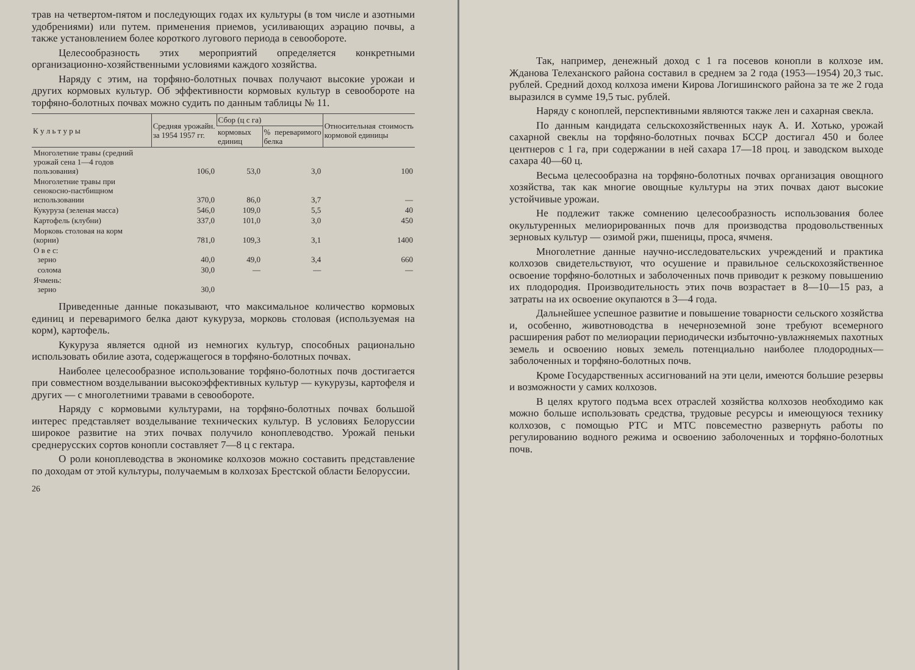трав на четвертом-пятом и последующих годах их культуры (в том числе и азотными удобрениями) или путем. применения приемов, усиливающих аэрацию почвы, а также установлением более короткого лугового периода в севообороте.
Целесообразность этих мероприятий определяется конкретными организационно-хозяйственными условиями каждого хозяйства.
Наряду с этим, на торфяно-болотных почвах получают высокие урожаи и других кормовых культур. Об эффективности кормовых культур в севообороте на торфяно-болотных почвах можно судить по данным таблицы № 11.
| К у л ь т у р ы | Средняя урожайн. за 1954 1957 гг. | Сбор (ц с га) | | Относительная стоимость кормовой единицы |
| --- | --- | --- | --- | --- |
| | | кормовых единиц | % переваримого белка | |
| Многолетние травы (средний урожай сена 1—4 годов пользования) | 106,0 | 53,0 | 3,0 | 100 |
| Многолетние травы при сенокосно-пастбищном использовании | 370,0 | 86,0 | 3,7 | — |
| Кукуруза (зеленая масса) | 546,0 | 109,0 | 5,5 | 40 |
| Картофель (клубни) | 337,0 | 101,0 | 3,0 | 450 |
| Морковь столовая на корм (корни) | 781,0 | 109,3 | 3,1 | 1400 |
| О в е с: зерно | 40,0 | 49,0 | 3,4 | 660 |
| солома | 30,0 | — | — | — |
| Ячмень: зерно | 30,0 | | | |
Приведенные данные показывают, что максимальное количество кормовых единиц и переваримого белка дают кукуруза, морковь столовая (используемая на корм), картофель.
Кукуруза является одной из немногих культур, способных рационально использовать обилие азота, содержащегося в торфяно-болотных почвах.
Наиболее целесообразное использование торфяно-болотных почв достигается при совместном возделывании высокоэффективных культур — кукурузы, картофеля и других — с многолетними травами в севообороте.
Наряду с кормовыми культурами, на торфяно-болотных почвах большой интерес представляет возделывание технических культур. В условиях Белоруссии широкое развитие на этих почвах получило коноплеводство. Урожай пеньки среднерусских сортов конопли составляет 7—8 ц с гектара.
О роли коноплеводства в экономике колхозов можно составить представление по доходам от этой культуры, получаемым в колхозах Брестской области Белоруссии.
26
Так, например, денежный доход с 1 га посевов конопли в колхозе им. Жданова Телеханского района составил в среднем за 2 года (1953—1954) 20,3 тыс. рублей. Средний доход колхоза имени Кирова Логишинского района за те же 2 года выразился в сумме 19,5 тыс. рублей.
Наряду с коноплей, перспективными являются также лен и сахарная свекла.
По данным кандидата сельскохозяйственных наук А. И. Хотько, урожай сахарной свеклы на торфяно-болотных почвах БССР достигал 450 и более центнеров с 1 га, при содержании в ней сахара 17—18 проц. и заводском выходе сахара 40—60 ц.
Весьма целесообразна на торфяно-болотных почвах организация овощного хозяйства, так как многие овощные культуры на этих почвах дают высокие устойчивые урожаи.
Не подлежит также сомнению целесообразность использования более окультуренных мелиорированных почв для производства продовольственных зерновых культур — озимой ржи, пшеницы, проса, ячменя.
Многолетние данные научно-исследовательских учреждений и практика колхозов свидетельствуют, что осушение и правильное сельскохозяйственное освоение торфяно-болотных и заболоченных почв приводит к резкому повышению их плодородия. Производительность этих почв возрастает в 8—10—15 раз, а затраты на их освоение окупаются в 3—4 года.
Дальнейшее успешное развитие и повышение товарности сельского хозяйства и, особенно, животноводства в нечерноземной зоне требуют всемерного расширения работ по мелиорации периодически избыточно-увлажняемых пахотных земель и освоению новых земель потенциально наиболее плодородных—заболоченных и торфяно-болотных почв.
Кроме Государственных ассигнований на эти цели, имеются большие резервы и возможности у самих колхозов.
В целях крутого подъма всех отраслей хозяйства колхозов необходимо как можно больше использовать средства, трудовые ресурсы и имеющуюся технику колхозов, с помощью РТС и МТС повсеместно развернуть работы по регулированию водного режима и освоению заболоченных и торфяно-болотных почв.